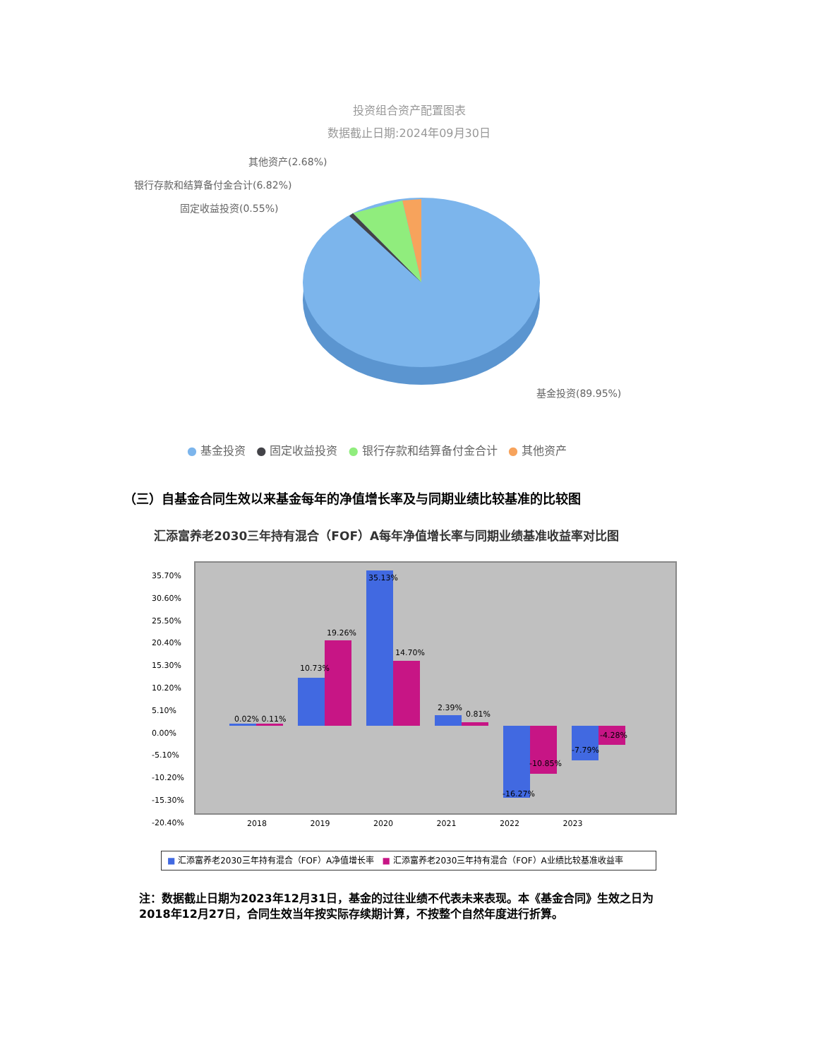投资组合资产配置图表
数据截止日期:2024年09月30日
其他资产(2.68%)
银行存款和结算备付金合计(6.82%)
固定收益投资(0.55%)
基金投资(89.95%)
● 基金投资 ● 固定收益投资 ● 银行存款和结算备付金合计 ● 其他资产
（三）自基金合同生效以来基金每年的净值增长率及与同期业绩比较基准的比较图
汇添富养老2030三年持有混合（FOF）A每年净值增长率与同期业绩基准收益率对比图
35.70%
30.60%
25.50%
20.40%
15.30%
10.20%
5.10%
0.00%
-5.10%
-10.20%
-15.30%
-20.40%
0.02% 0.11%
10.73%
19.26%
35.13%
14.70%
2.39%
0.81%
-16.27%
-10.85%
-7.79%
-4.28%
2018 2019 2020 2021 2022 2023
■ 汇添富养老2030三年持有混合（FOF）A净值增长率 ■ 汇添富养老2030三年持有混合（FOF）A业绩比较基准收益率
注：数据截止日期为2023年12月31日，基金的过往业绩不代表未来表现。本《基金合同》生效之日为2018年12月27日，合同生效当年按实际存续期计算，不按整个自然年度进行折算。